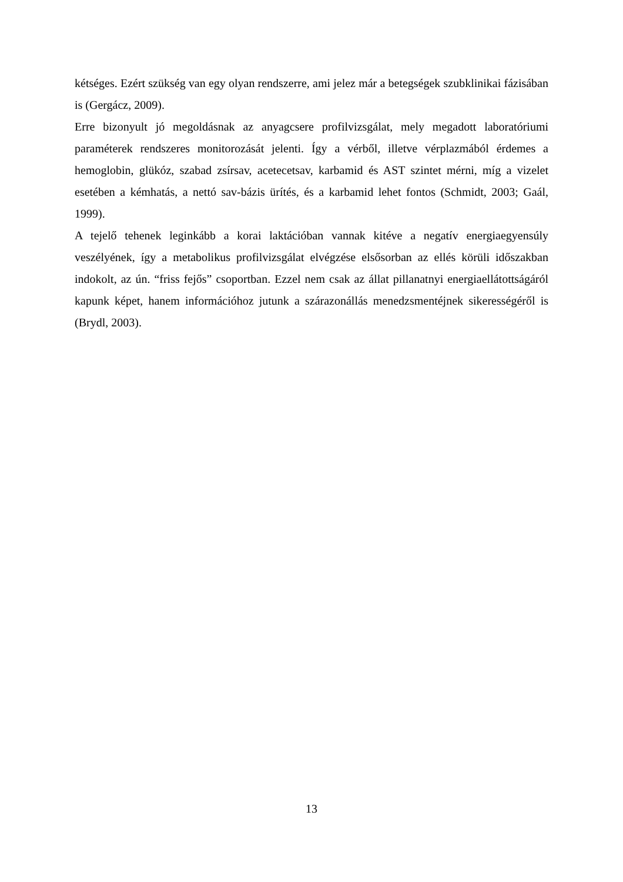kétséges. Ezért szükség van egy olyan rendszerre, ami jelez már a betegségek szubklinikai fázisában is (Gergácz, 2009).
Erre bizonyult jó megoldásnak az anyagcsere profilvizsgálat, mely megadott laboratóriumi paraméterek rendszeres monitorozását jelenti. Így a vérből, illetve vérplazmából érdemes a hemoglobin, glükóz, szabad zsírsav, acetecetsav, karbamid és AST szintet mérni, míg a vizelet esetében a kémhatás, a nettó sav-bázis ürítés, és a karbamid lehet fontos (Schmidt, 2003; Gaál, 1999).
A tejelő tehenek leginkább a korai laktációban vannak kitéve a negatív energiaegyensúly veszélyének, így a metabolikus profilvizsgálat elvégzése elsősorban az ellés körüli időszakban indokolt, az ún. “friss fejős” csoportban. Ezzel nem csak az állat pillanatnyi energiaellátottságáról kapunk képet, hanem információhoz jutunk a szárazonállás menedzsmentéjnek sikerességéről is (Brydl, 2003).
13